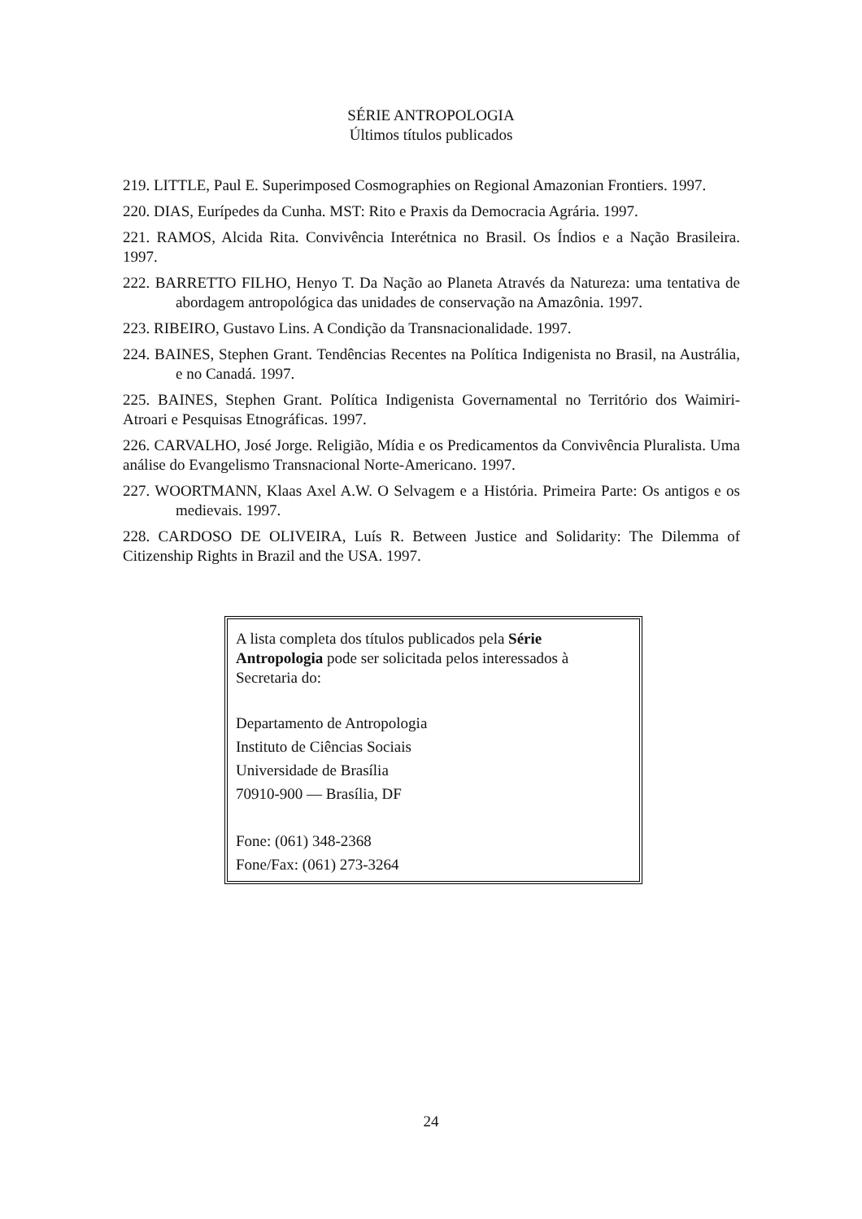SÉRIE ANTROPOLOGIA
Últimos títulos publicados
219. LITTLE, Paul E. Superimposed Cosmographies on Regional Amazonian Frontiers. 1997.
220. DIAS, Eurípedes da Cunha. MST: Rito e Praxis da Democracia Agrária. 1997.
221. RAMOS, Alcida Rita. Convivência Interétnica no Brasil. Os Índios e a Nação Brasileira. 1997.
222. BARRETTO FILHO, Henyo T. Da Nação ao Planeta Através da Natureza: uma tentativa de abordagem antropológica das unidades de conservação na Amazônia. 1997.
223. RIBEIRO, Gustavo Lins. A Condição da Transnacionalidade. 1997.
224. BAINES, Stephen Grant. Tendências Recentes na Política Indigenista no Brasil, na Austrália, e no Canadá. 1997.
225. BAINES, Stephen Grant. Política Indigenista Governamental no Território dos Waimiri-Atroari e Pesquisas Etnográficas. 1997.
226. CARVALHO, José Jorge. Religião, Mídia e os Predicamentos da Convivência Pluralista. Uma análise do Evangelismo Transnacional Norte-Americano. 1997.
227. WOORTMANN, Klaas Axel A.W. O Selvagem e a História. Primeira Parte: Os antigos e os medievais. 1997.
228. CARDOSO DE OLIVEIRA, Luís R. Between Justice and Solidarity: The Dilemma of Citizenship Rights in Brazil and the USA. 1997.
A lista completa dos títulos publicados pela Série Antropologia pode ser solicitada pelos interessados à Secretaria do:
Departamento de Antropologia
Instituto de Ciências Sociais
Universidade de Brasília
70910-900 — Brasília, DF
Fone: (061) 348-2368
Fone/Fax: (061) 273-3264
24